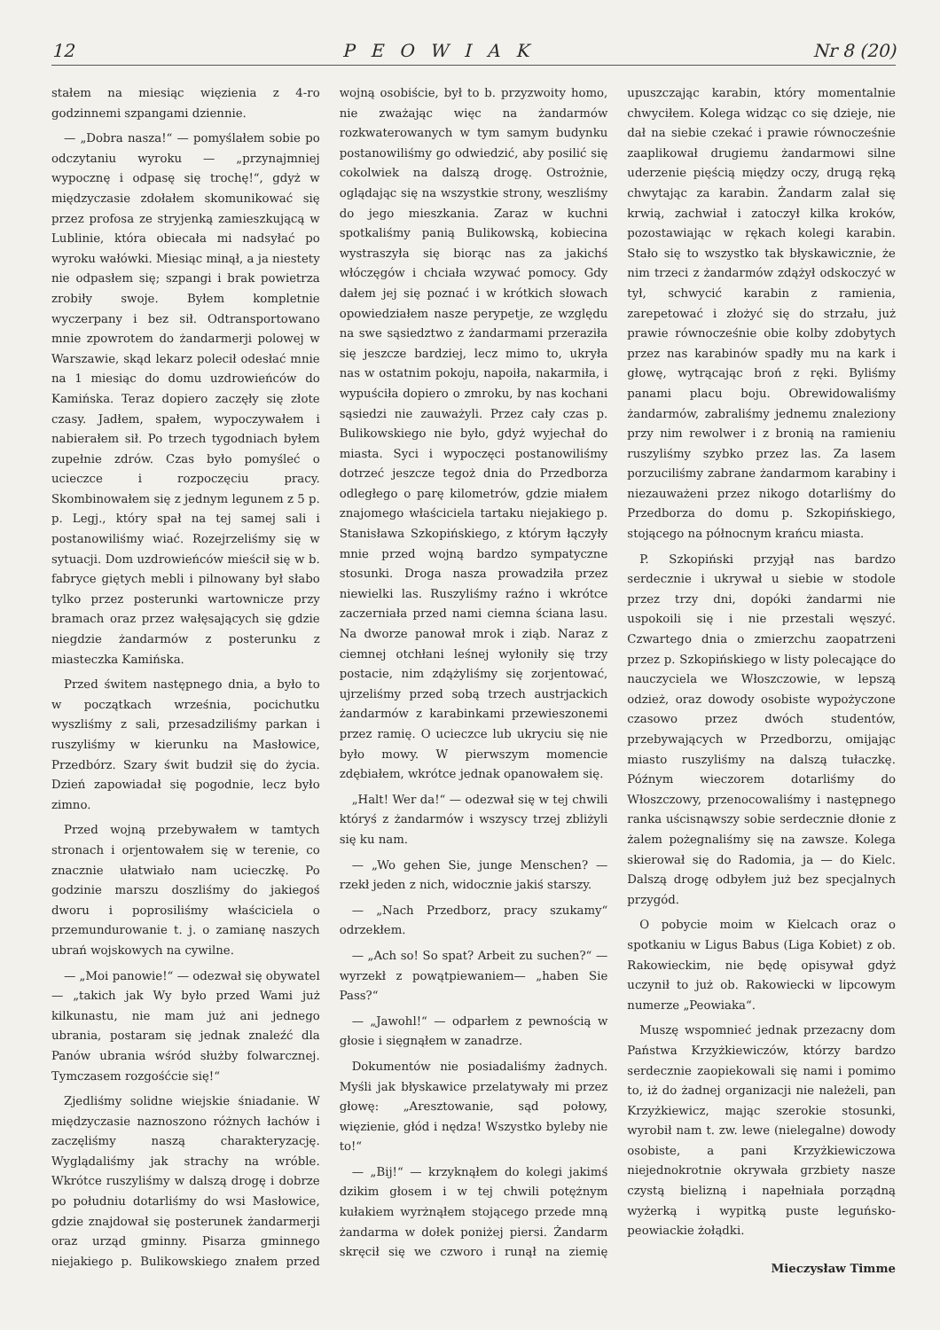12 PEOWIAK Nr 8 (20)
stałem na miesiąc więzienia z 4-ro godzinnemi szpangami dziennie.
— „Dobra nasza!“ — pomyślałem sobie po odczytaniu wyroku — „przynajmniej wypocznę i odpasę się trochę!“, gdyż w międzyczasie zdołałem skomunikować się przez profosa ze stryjenką zamieszkującą w Lublinie, która obiecała mi nadsyłać po wyroku wałówki. Miesiąc minął, a ja niestety nie odpasłem się; szpangi i brak powietrza zrobiły swoje. Byłem kompletnie wyczerpany i bez sił. Odtransportowano mnie zpowrotem do żandarmerji polowej w Warszawie, skąd lekarz polecił odesłać mnie na 1 miesiąc do domu uzdrowieńców do Kamińska. Teraz dopiero zaczęły się złote czasy. Jadłem, spałem, wypoczywałem i nabierałem sił. Po trzech tygodniach byłem zupełnie zdrów. Czas było pomyśleć o ucieczce i rozpoczęciu pracy. Skombinowałem się z jednym legunem z 5 p. p. Legj., który spał na tej samej sali i postanowiliśmy wiać. Rozejrzeliśmy się w sytuacji. Dom uzdrowieńców mieścił się w b. fabryce giętych mebli i pilnowany był słabo tylko przez posterunki wartownicze przy bramach oraz przez wałęsających się gdzie niegdzie żandarmów z posterunku z miasteczka Kamińska.
Przed świtem następnego dnia, a było to w początkach września, pocichutku wyszliśmy z sali, przesadziliśmy parkan i ruszyliśmy w kierunku na Masłowice, Przedbórz. Szary świt budził się do życia. Dzień zapowiadał się pogodnie, lecz było zimno.
Przed wojną przebywałem w tamtych stronach i orjentowałem się w terenie, co znacznie ułatwiało nam ucieczkę. Po godzinie marszu doszliśmy do jakiegoś dworu i poprosiliśmy właściciela o przemundurowanie t. j. o zamianę naszych ubrań wojskowych na cywilne.
— „Moi panowie!“ — odezwał się obywatel — „takich jak Wy było przed Wami już kilkunastu, nie mam już ani jednego ubrania, postaram się jednak znaleźć dla Panów ubrania wśród służby folwarcznej. Tymczasem rozgośćcie się!“
Zjedliśmy solidne wiejskie śniadanie. W międzyczasie naznoszono różnych łachów i zaczęliśmy naszą charakteryzację. Wyglądaliśmy jak strachy na wróble. Wkrótce ruszyliśmy w dalszą drogę i dobrze po południu dotarliśmy do wsi Masłowice, gdzie znajdował się posterunek żandarmerji oraz urząd gminny. Pisarza gminnego niejakiego p. Bulikowskiego znałem przed wojną osobiście, był to b. przyzwoity homo, nie zważając więc na żandarmów rozkwaterowanych w tym samym budynku postanowiliśmy go odwiedzić, aby posilić się cokolwiek na dalszą drogę. Ostrożnie, oglądając się na wszystkie strony, weszliśmy do jego mieszkania. Zaraz w kuchni spotkaliśmy panią Bulikowską, kobiecina wystraszyła się biorąc nas za jakichś włóczęgów i chciała wzywać pomocy. Gdy dałem jej się poznać i w krótkich słowach opowiedziałem nasze perypetje, ze względu na swe sąsiedztwo z żandarmami przeraziła się jeszcze bardziej, lecz mimo to, ukryła nas w ostatnim pokoju, napoiła, nakarmiła, i wypuściła dopiero o zmroku, by nas kochani sąsiedzi nie zauważyli. Przez cały czas p. Bulikowskiego nie było, gdyż wyjechał do miasta. Syci i wypoczęci postanowiliśmy dotrzeć jeszcze tegoż dnia do Przedborza odległego o parę kilometrów, gdzie miałem znajomego właściciela tartaku niejakiego p. Stanisława Szkopińskiego, z którym łączyły mnie przed wojną bardzo sympatyczne stosunki. Droga nasza prowadziła przez niewielki las. Ruszyliśmy raźno i wkrótce zaczerniała przed nami ciemna ściana lasu. Na dworze panował mrok i ziąb. Naraz z ciemnej otchłani leśnej wyłoniły się trzy postacie, nim zdążyliśmy się zorjentować, ujrzeliśmy przed sobą trzech austrjackich żandarmów z karabinkami przewieszonemi przez ramię. O ucieczce lub ukryciu się nie było mowy. W pierwszym momencie zdębiałem, wkrótce jednak opanowałem się.
„Halt! Wer da!“ — odezwał się w tej chwili któryś z żandarmów i wszyscy trzej zbliżyli się ku nam.
— „Wo gehen Sie, junge Menschen? — rzekł jeden z nich, widocznie jakiś starszy.
— „Nach Przedborz, pracy szukamy“ odrzekłem.
— „Ach so! So spat? Arbeit zu suchen?“ — wyrzekł z powątpiewaniem— „haben Sie Pass?“
— „Jawohl!“ — odparłem z pewnością w głosie i sięgnąłem w zanadrze.
Dokumentów nie posiadaliśmy żadnych. Myśli jak błyskawice przelatywały mi przez głowę: „Aresztowanie, sąd połowy, więzienie, głód i nędza! Wszystko byleby nie to!“
— „Bij!“ — krzyknąłem do kolegi jakimś dzikim głosem i w tej chwili potężnym kułakiem wyrżnąłem stojącego przede mną żandarma w dołek poniżej piersi. Żandarm skręcił się we czworo i runął na ziemię upuszczając karabin, który momentalnie chwyciłem. Kolega widząc co się dzieje, nie dał na siebie czekać i prawie równocześnie zaaplikował drugiemu żandarmowi silne uderzenie pięścią między oczy, drugą ręką chwytając za karabin. Żandarm zalał się krwią, zachwiał i zatoczył kilka kroków, pozostawiając w rękach kolegi karabin. Stało się to wszystko tak błyskawicznie, że nim trzeci z żandarmów zdążył odskoczyć w tył, schwycić karabin z ramienia, zarepetować i złożyć się do strzału, już prawie równocześnie obie kolby zdobytych przez nas karabinów spadły mu na kark i głowę, wytrącając broń z ręki. Byliśmy panami placu boju. Obrewidowaliśmy żandarmów, zabraliśmy jednemu znalezionу przy nim rewolwer i z bronią na ramieniu ruszyliśmy szybko przez las. Za lasem porzuciliśmy zabrane żandarmom karabiny i niezauważeni przez nikogo dotarliśmy do Przedborza do domu p. Szkopińskiego, stojącego na północnym krańcu miasta.
P. Szkopiński przyjął nas bardzo serdecznie i ukrywał u siebie w stodole przez trzy dni, dopóki żandarmi nie uspokoili się i nie przestali węszyć. Czwartego dnia o zmierzchu zaopatrzeni przez p. Szkopińskiego w listy polecające do nauczyciela we Włoszczowie, w lepszą odzież, oraz dowody osobiste wypożyczone czasowo przez dwóch studentów, przebywających w Przedborzu, omijając miasto ruszyliśmy na dalszą tułaczkę. Późnym wieczorem dotarliśmy do Włoszczowy, przenocowaliśmy i następnego ranka uścisnąwszy sobie serdecznie dłonie z żalem pożegnaliśmy się na zawsze. Kolega skierował się do Radomia, ja — do Kielc. Dalszą drogę odbyłem już bez specjalnych przygód.
O pobycie moim w Kielcach oraz o spotkaniu w Ligus Babus (Liga Kobiet) z ob. Rakowieckim, nie będę opisywał gdyż uczynił to już ob. Rakowiecki w lipcowym numerze „Peowiaka“.
Muszę wspomnieć jednak przezacny dom Państwa Krzyżkiewiczów, którzy bardzo serdecznie zaopiekowali się nami i pomimo to, iż do żadnej organizacji nie należeli, pan Krzyżkiewicz, mając szerokie stosunki, wyrobił nam t. zw. lewe (nielegalne) dowody osobiste, a pani Krzyżkiewiczowa niejednokrotnie okrywała grzbiety nasze czystą bielizną i napełniała porządną wyżerką i wypitką puste leguńsko-peowiackie żołądki.
Mieczysław Timme